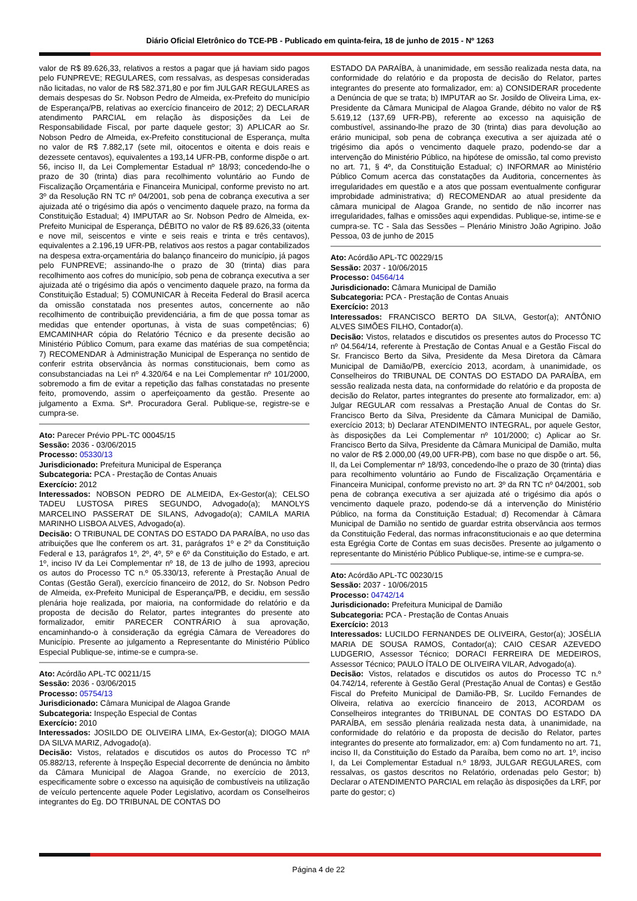Diário Oficial Eletrônico do TCE-PB - Publicado em quinta-feira, 18 de junho de 2015 - Nº 1263
valor de R$ 89.626,33, relativos a restos a pagar que já haviam sido pagos pelo FUNPREVE; REGULARES, com ressalvas, as despesas consideradas não licitadas, no valor de R$ 582.371,80 e por fim JULGAR REGULARES as demais despesas do Sr. Nobson Pedro de Almeida, ex-Prefeito do município de Esperança/PB, relativas ao exercício financeiro de 2012; 2) DECLARAR atendimento PARCIAL em relação às disposições da Lei de Responsabilidade Fiscal, por parte daquele gestor; 3) APLICAR ao Sr. Nobson Pedro de Almeida, ex-Prefeito constitucional de Esperança, multa no valor de R$ 7.882,17 (sete mil, oitocentos e oitenta e dois reais e dezessete centavos), equivalentes a 193,14 UFR-PB, conforme dispõe o art. 56, inciso II, da Lei Complementar Estadual nº 18/93; concedendo-lhe o prazo de 30 (trinta) dias para recolhimento voluntário ao Fundo de Fiscalização Orçamentária e Financeira Municipal, conforme previsto no art. 3º da Resolução RN TC nº 04/2001, sob pena de cobrança executiva a ser ajuizada até o trigésimo dia após o vencimento daquele prazo, na forma da Constituição Estadual; 4) IMPUTAR ao Sr. Nobson Pedro de Almeida, ex-Prefeito Municipal de Esperança, DÉBITO no valor de R$ 89.626,33 (oitenta e nove mil, seiscentos e vinte e seis reais e trinta e três centavos), equivalentes a 2.196,19 UFR-PB, relativos aos restos a pagar contabilizados na despesa extra-orçamentária do balanço financeiro do município, já pagos pelo FUNPREVE; assinando-lhe o prazo de 30 (trinta) dias para recolhimento aos cofres do município, sob pena de cobrança executiva a ser ajuizada até o trigésimo dia após o vencimento daquele prazo, na forma da Constituição Estadual; 5) COMUNICAR à Receita Federal do Brasil acerca da omissão constatada nos presentes autos, concernente ao não recolhimento de contribuição previdenciária, a fim de que possa tomar as medidas que entender oportunas, à vista de suas competências; 6) EMCAMINHAR cópia do Relatório Técnico e da presente decisão ao Ministério Público Comum, para exame das matérias de sua competência; 7) RECOMENDAR à Administração Municipal de Esperança no sentido de conferir estrita observância às normas constitucionais, bem como as consubstanciadas na Lei nº 4.320/64 e na Lei Complementar nº 101/2000, sobremodo a fim de evitar a repetição das falhas constatadas no presente feito, promovendo, assim o aperfeiçoamento da gestão. Presente ao julgamento a Exma. Srª. Procuradora Geral. Publique-se, registre-se e cumpra-se.
Ato: Parecer Prévio PPL-TC 00045/15
Sessão: 2036 - 03/06/2015
Processo: 05330/13
Jurisdicionado: Prefeitura Municipal de Esperança
Subcategoria: PCA - Prestação de Contas Anuais
Exercício: 2012
Interessados: NOBSON PEDRO DE ALMEIDA, Ex-Gestor(a); CELSO TADEU LUSTOSA PIRES SEGUNDO, Advogado(a); MANOLYS MARCELINO PASSERAT DE SILANS, Advogado(a); CAMILA MARIA MARINHO LISBOA ALVES, Advogado(a).
Decisão: O TRIBUNAL DE CONTAS DO ESTADO DA PARAÍBA, no uso das atribuições que lhe conferem os art. 31, parágrafos 1º e 2º da Constituição Federal e 13, parágrafos 1º, 2º, 4º, 5º e 6º da Constituição do Estado, e art. 1º, inciso IV da Lei Complementar nº 18, de 13 de julho de 1993, apreciou os autos do Processo TC n.º 05.330/13, referente à Prestação Anual de Contas (Gestão Geral), exercício financeiro de 2012, do Sr. Nobson Pedro de Almeida, ex-Prefeito Municipal de Esperança/PB, e decidiu, em sessão plenária hoje realizada, por maioria, na conformidade do relatório e da proposta de decisão do Relator, partes integrantes do presente ato formalizador, emitir PARECER CONTRÁRIO à sua aprovação, encaminhando-o à consideração da egrégia Câmara de Vereadores do Município. Presente ao julgamento a Representante do Ministério Público Especial Publique-se, intime-se e cumpra-se.
Ato: Acórdão APL-TC 00211/15
Sessão: 2036 - 03/06/2015
Processo: 05754/13
Jurisdicionado: Câmara Municipal de Alagoa Grande
Subcategoria: Inspeção Especial de Contas
Exercício: 2010
Interessados: JOSILDO DE OLIVEIRA LIMA, Ex-Gestor(a); DIOGO MAIA DA SILVA MARIZ, Advogado(a).
Decisão: Vistos, relatados e discutidos os autos do Processo TC nº 05.882/13, referente à Inspeção Especial decorrente de denúncia no âmbito da Câmara Municipal de Alagoa Grande, no exercício de 2013, especificamente sobre o excesso na aquisição de combustíveis na utilização de veículo pertencente aquele Poder Legislativo, acordam os Conselheiros integrantes do Eg. DO TRIBUNAL DE CONTAS DO
ESTADO DA PARAÍBA, à unanimidade, em sessão realizada nesta data, na conformidade do relatório e da proposta de decisão do Relator, partes integrantes do presente ato formalizador, em: a) CONSIDERAR procedente a Denúncia de que se trata; b) IMPUTAR ao Sr. Josildo de Oliveira Lima, ex-Presidente da Câmara Municipal de Alagoa Grande, débito no valor de R$ 5.619,12 (137,69 UFR-PB), referente ao excesso na aquisição de combustível, assinando-lhe prazo de 30 (trinta) dias para devolução ao erário municipal, sob pena de cobrança executiva a ser ajuizada até o trigésimo dia após o vencimento daquele prazo, podendo-se dar a intervenção do Ministério Público, na hipótese de omissão, tal como previsto no art. 71, § 4º, da Constituição Estadual; c) INFORMAR ao Ministério Público Comum acerca das constatações da Auditoria, concernentes às irregularidades em questão e a atos que possam eventualmente configurar improbidade administrativa; d) RECOMENDAR ao atual presidente da câmara municipal de Alagoa Grande, no sentido de não incorrer nas irregularidades, falhas e omissões aqui expendidas. Publique-se, intime-se e cumpra-se. TC - Sala das Sessões – Plenário Ministro João Agripino. João Pessoa, 03 de junho de 2015
Ato: Acórdão APL-TC 00229/15
Sessão: 2037 - 10/06/2015
Processo: 04564/14
Jurisdicionado: Câmara Municipal de Damião
Subcategoria: PCA - Prestação de Contas Anuais
Exercício: 2013
Interessados: FRANCISCO BERTO DA SILVA, Gestor(a); ANTÔNIO ALVES SIMÕES FILHO, Contador(a).
Decisão: Vistos, relatados e discutidos os presentes autos do Processo TC nº 04.564/14, referente à Prestação de Contas Anual e a Gestão Fiscal do Sr. Francisco Berto da Silva, Presidente da Mesa Diretora da Câmara Municipal de Damião/PB, exercício 2013, acordam, à unanimidade, os Conselheiros do TRIBUNAL DE CONTAS DO ESTADO DA PARAÍBA, em sessão realizada nesta data, na conformidade do relatório e da proposta de decisão do Relator, partes integrantes do presente ato formalizador, em: a) Julgar REGULAR com ressalvas a Prestação Anual de Contas do Sr. Francisco Berto da Silva, Presidente da Câmara Municipal de Damião, exercício 2013; b) Declarar ATENDIMENTO INTEGRAL, por aquele Gestor, às disposições da Lei Complementar nº 101/2000; c) Aplicar ao Sr. Francisco Berto da Silva, Presidente da Câmara Municipal de Damião, multa no valor de R$ 2.000,00 (49,00 UFR-PB), com base no que dispõe o art. 56, II, da Lei Complementar nº 18/93, concedendo-lhe o prazo de 30 (trinta) dias para recolhimento voluntário ao Fundo de Fiscalização Orçamentária e Financeira Municipal, conforme previsto no art. 3º da RN TC nº 04/2001, sob pena de cobrança executiva a ser ajuizada até o trigésimo dia após o vencimento daquele prazo, podendo-se dá a intervenção do Ministério Público, na forma da Constituição Estadual; d) Recomendar à Câmara Municipal de Damião no sentido de guardar estrita observância aos termos da Constituição Federal, das normas infraconstitucionais e ao que determina esta Egrégia Corte de Contas em suas decisões. Presente ao julgamento o representante do Ministério Público Publique-se, intime-se e cumpra-se.
Ato: Acórdão APL-TC 00230/15
Sessão: 2037 - 10/06/2015
Processo: 04742/14
Jurisdicionado: Prefeitura Municipal de Damião
Subcategoria: PCA - Prestação de Contas Anuais
Exercício: 2013
Interessados: LUCILDO FERNANDES DE OLIVEIRA, Gestor(a); JOSÉLIA MARIA DE SOUSA RAMOS, Contador(a); CAIO CESAR AZEVEDO LUDGERIO, Assessor Técnico; DORACI FERREIRA DE MEDEIROS, Assessor Técnico; PAULO ÍTALO DE OLIVEIRA VILAR, Advogado(a).
Decisão: Vistos, relatados e discutidos os autos do Processo TC n.º 04.742/14, referente à Gestão Geral (Prestação Anual de Contas) e Gestão Fiscal do Prefeito Municipal de Damião-PB, Sr. Lucildo Fernandes de Oliveira, relativa ao exercício financeiro de 2013, ACORDAM os Conselheiros integrantes do TRIBUNAL DE CONTAS DO ESTADO DA PARAÍBA, em sessão plenária realizada nesta data, à unanimidade, na conformidade do relatório e da proposta de decisão do Relator, partes integrantes do presente ato formalizador, em: a) Com fundamento no art. 71, inciso II, da Constituição do Estado da Paraíba, bem como no art. 1º, inciso I, da Lei Complementar Estadual n.º 18/93, JULGAR REGULARES, com ressalvas, os gastos descritos no Relatório, ordenadas pelo Gestor; b) Declarar o ATENDIMENTO PARCIAL em relação às disposições da LRF, por parte do gestor; c)
Página 4 de 22